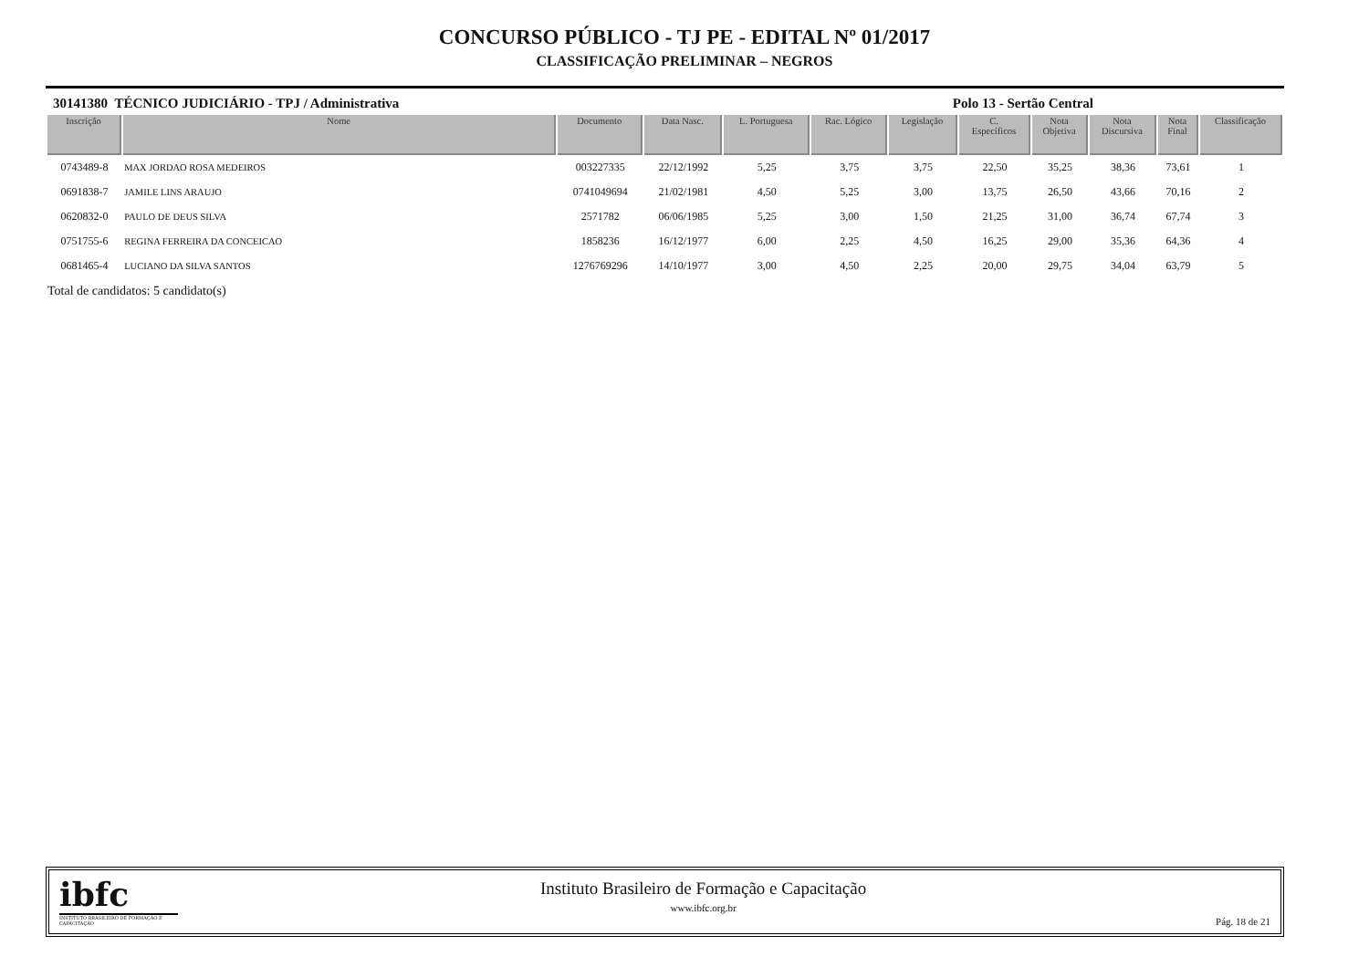CONCURSO PÚBLICO - TJ PE - EDITAL Nº 01/2017
CLASSIFICAÇÃO PRELIMINAR – NEGROS
30141380 TÉCNICO JUDICIÁRIO - TPJ / Administrativa Polo 13 - Sertão Central
| Inscrição | Nome | Documento | Data Nasc. | L. Portuguesa | Rac. Lógico | Legislação | C. Específicos | Nota Objetiva | Nota Discursiva | Nota Final | Classificação |
| --- | --- | --- | --- | --- | --- | --- | --- | --- | --- | --- | --- |
| 0743489-8 | MAX JORDAO ROSA MEDEIROS | 003227335 | 22/12/1992 | 5,25 | 3,75 | 3,75 | 22,50 | 35,25 | 38,36 | 73,61 | 1 |
| 0691838-7 | JAMILE LINS ARAUJO | 0741049694 | 21/02/1981 | 4,50 | 5,25 | 3,00 | 13,75 | 26,50 | 43,66 | 70,16 | 2 |
| 0620832-0 | PAULO DE DEUS SILVA | 2571782 | 06/06/1985 | 5,25 | 3,00 | 1,50 | 21,25 | 31,00 | 36,74 | 67,74 | 3 |
| 0751755-6 | REGINA FERREIRA DA CONCEICAO | 1858236 | 16/12/1977 | 6,00 | 2,25 | 4,50 | 16,25 | 29,00 | 35,36 | 64,36 | 4 |
| 0681465-4 | LUCIANO DA SILVA SANTOS | 1276769296 | 14/10/1977 | 3,00 | 4,50 | 2,25 | 20,00 | 29,75 | 34,04 | 63,79 | 5 |
Total de candidatos: 5 candidato(s)
ibfc
INSTITUTO BRASILEIRO DE FORMAÇÃO E CAPACITAÇÃO
Instituto Brasileiro de Formação e Capacitação
www.ibfc.org.br
Pág. 18 de 21